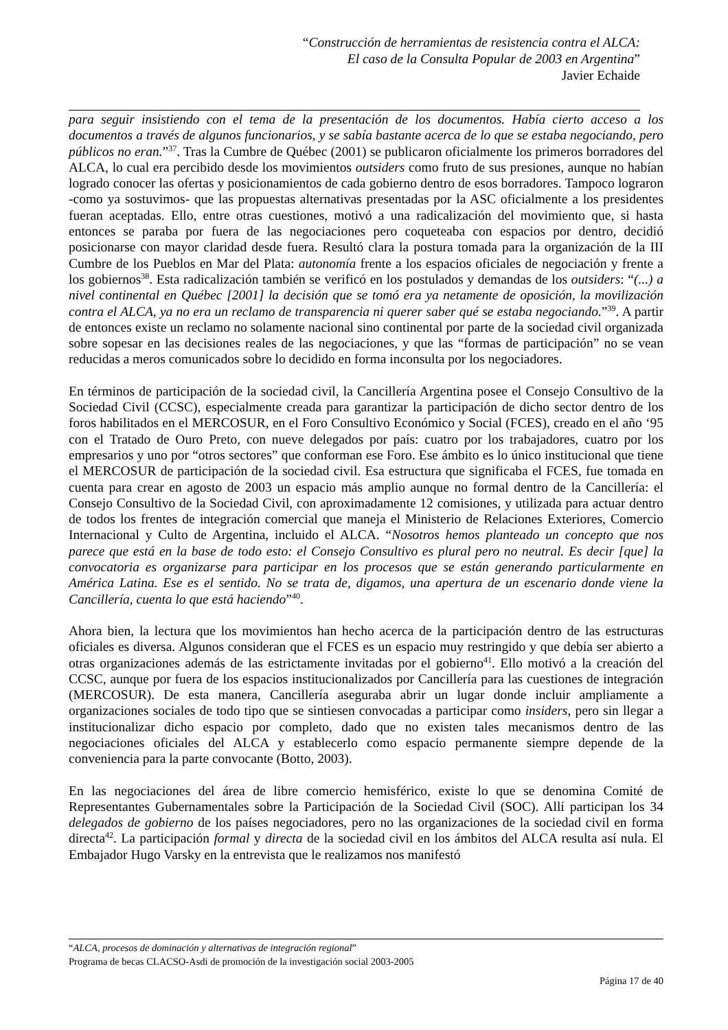“Construcción de herramientas de resistencia contra el ALCA:
El caso de la Consulta Popular de 2003 en Argentina”
Javier Echaide
para seguir insistiendo con el tema de la presentación de los documentos. Había cierto acceso a los documentos a través de algunos funcionarios, y se sabía bastante acerca de lo que se estaba negociando, pero públicos no eran.”<sup>37</sup>. Tras la Cumbre de Québec (2001) se publicaron oficialmente los primeros borradores del ALCA, lo cual era percibido desde los movimientos outsiders como fruto de sus presiones, aunque no habían logrado conocer las ofertas y posicionamientos de cada gobierno dentro de esos borradores. Tampoco lograron -como ya sostuvimos- que las propuestas alternativas presentadas por la ASC oficialmente a los presidentes fueran aceptadas. Ello, entre otras cuestiones, motivó a una radicalización del movimiento que, si hasta entonces se paraba por fuera de las negociaciones pero coqueteaba con espacios por dentro, decidió posicionarse con mayor claridad desde fuera. Resultó clara la postura tomada para la organización de la III Cumbre de los Pueblos en Mar del Plata: autonomía frente a los espacios oficiales de negociación y frente a los gobiernos<sup>38</sup>. Esta radicalización también se verificó en los postulados y demandas de los outsiders: “(...) a nivel continental en Québec [2001] la decisión que se tomó era ya netamente de oposición, la movilización contra el ALCA, ya no era un reclamo de transparencia ni querer saber qué se estaba negociando.”<sup>39</sup>. A partir de entonces existe un reclamo no solamente nacional sino continental por parte de la sociedad civil organizada sobre sopesar en las decisiones reales de las negociaciones, y que las “formas de participación” no se vean reducidas a meros comunicados sobre lo decidido en forma inconsulta por los negociadores.
En términos de participación de la sociedad civil, la Cancillería Argentina posee el Consejo Consultivo de la Sociedad Civil (CCSC), especialmente creada para garantizar la participación de dicho sector dentro de los foros habilitados en el MERCOSUR, en el Foro Consultivo Económico y Social (FCES), creado en el año ‘95 con el Tratado de Ouro Preto, con nueve delegados por país: cuatro por los trabajadores, cuatro por los empresarios y uno por “otros sectores” que conforman ese Foro. Ese ámbito es lo único institucional que tiene el MERCOSUR de participación de la sociedad civil. Esa estructura que significaba el FCES, fue tomada en cuenta para crear en agosto de 2003 un espacio más amplio aunque no formal dentro de la Cancillería: el Consejo Consultivo de la Sociedad Civil, con aproximadamente 12 comisiones, y utilizada para actuar dentro de todos los frentes de integración comercial que maneja el Ministerio de Relaciones Exteriores, Comercio Internacional y Culto de Argentina, incluido el ALCA. “Nosotros hemos planteado un concepto que nos parece que está en la base de todo esto: el Consejo Consultivo es plural pero no neutral. Es decir [que] la convocatoria es organizarse para participar en los procesos que se están generando particularmente en América Latina. Ese es el sentido. No se trata de, digamos, una apertura de un escenario donde viene la Cancillería, cuenta lo que está haciendo”<sup>40</sup>.
Ahora bien, la lectura que los movimientos han hecho acerca de la participación dentro de las estructuras oficiales es diversa. Algunos consideran que el FCES es un espacio muy restringido y que debía ser abierto a otras organizaciones además de las estrictamente invitadas por el gobierno<sup>41</sup>. Ello motivó a la creación del CCSC, aunque por fuera de los espacios institucionalizados por Cancillería para las cuestiones de integración (MERCOSUR). De esta manera, Cancillería aseguraba abrir un lugar donde incluir ampliamente a organizaciones sociales de todo tipo que se sintiesen convocadas a participar como insiders, pero sin llegar a institucionalizar dicho espacio por completo, dado que no existen tales mecanismos dentro de las negociaciones oficiales del ALCA y establecerlo como espacio permanente siempre depende de la conveniencia para la parte convocante (Botto, 2003).
En las negociaciones del área de libre comercio hemisférico, existe lo que se denomina Comité de Representantes Gubernamentales sobre la Participación de la Sociedad Civil (SOC). Allí participan los 34 delegados de gobierno de los países negociadores, pero no las organizaciones de la sociedad civil en forma directa<sup>42</sup>. La participación formal y directa de la sociedad civil en los ámbitos del ALCA resulta así nula. El Embajador Hugo Varsky en la entrevista que le realizamos nos manifestó
“ALCA, procesos de dominación y alternativas de integración regional”
Programa de becas CLACSO-Asdi de promoción de la investigación social 2003-2005
Página 17 de 40